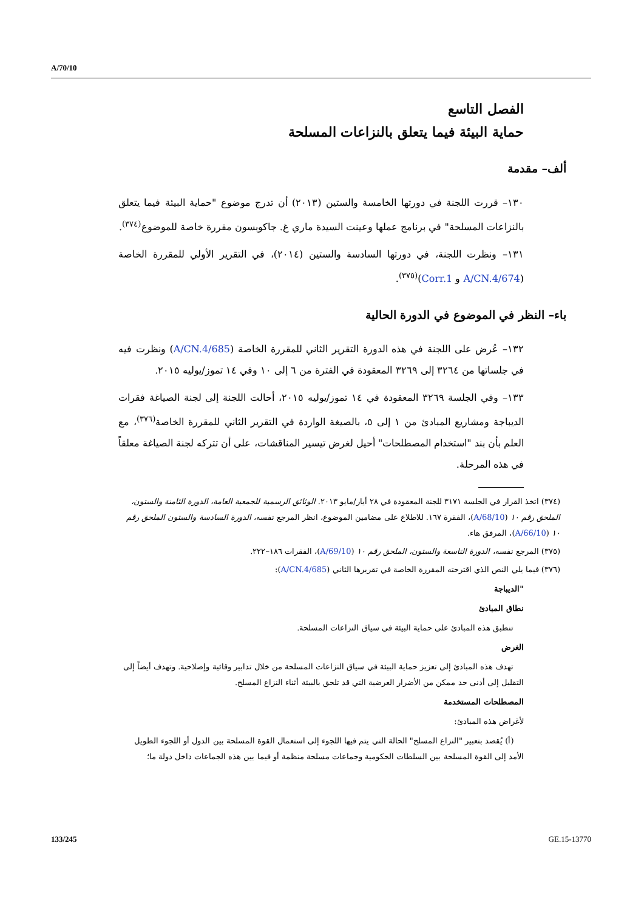A/70/10
الفصل التاسع
حماية البيئة فيما يتعلق بالنزاعات المسلحة
ألف– مقدمة
١٣٠– قررت اللجنة في دورتها الخامسة والستين (٢٠١٣) أن تدرج موضوع "حماية البيئة فيما يتعلق بالنزاعات المسلحة" في برنامج عملها وعينت السيدة ماري غ. جاكوبسون مقررة خاصة للموضوع<sup>(٣٧٤)</sup>.
١٣١– ونظرت اللجنة، في دورتها السادسة والستين (٢٠١٤)، في التقرير الأولي للمقررة الخاصة (A/CN.4/674 و Corr.1)<sup>(٣٧٥)</sup>.
باء– النظر في الموضوع في الدورة الحالية
١٣٢– عُرض على اللجنة في هذه الدورة التقرير الثاني للمقررة الخاصة (A/CN.4/685) ونظرت فيه في جلساتها من ٣٢٦٤ إلى ٣٢٦٩ المعقودة في الفترة من ٦ إلى ١٠ وفي ١٤ تموز/يوليه ٢٠١٥.
١٣٣– وفي الجلسة ٣٢٦٩ المعقودة في ١٤ تموز/يوليه ٢٠١٥، أحالت اللجنة إلى لجنة الصياغة فقرات الديباجة ومشاريع المبادئ من ١ إلى ٥، بالصيغة الواردة في التقرير الثاني للمقررة الخاصة<sup>(٣٧٦)</sup>، مع العلم بأن بند "استخدام المصطلحات" أحيل لغرض تيسير المناقشات، على أن تتركه لجنة الصياغة معلقاً في هذه المرحلة.
(٣٧٤) اتخذ القرار في الجلسة ٣١٧١ للجنة المعقودة في ٢٨ أيار/مايو ٢٠١٣. الوثائق الرسمية للجمعية العامة، الدورة الثامنة والستون، الملحق رقم ١٠ (A/68/10)، الفقرة ١٦٧. للاطلاع على مضامين الموضوع، انظر المرجع نفسه، الدورة السادسة والستون الملحق رقم ١٠ (A/66/10)، المرفق هاء.
(٣٧٥) المرجع نفسه، الدورة التاسعة والستون، الملحق رقم ١٠ (A/69/10)، الفقرات ١٨٦–٢٢٢.
(٣٧٦) فيما يلي النص الذي اقترحته المقررة الخاصة في تقريرها الثاني (A/CN.4/685):
"الديباجة
نطاق المبادئ
تنطبق هذه المبادئ على حماية البيئة في سياق النزاعات المسلحة.
الغرض
تهدف هذه المبادئ إلى تعزيز حماية البيئة في سياق النزاعات المسلحة من خلال تدابير وقائية وإصلاحية. وتهدف أيضاً إلى التقليل إلى أدنى حد ممكن من الأضرار العرضية التي قد تلحق بالبيئة أثناء النزاع المسلح.
المصطلحات المستخدمة
لأغراض هذه المبادئ:
(أ) يُقصد بتعبير "النزاع المسلح" الحالة التي يتم فيها اللجوء إلى استعمال القوة المسلحة بين الدول أو اللجوء الطويل الأمد إلى القوة المسلحة بين السلطات الحكومية وجماعات مسلحة منظمة أو فيما بين هذه الجماعات داخل دولة ما؛
133/245 GE.15-13770